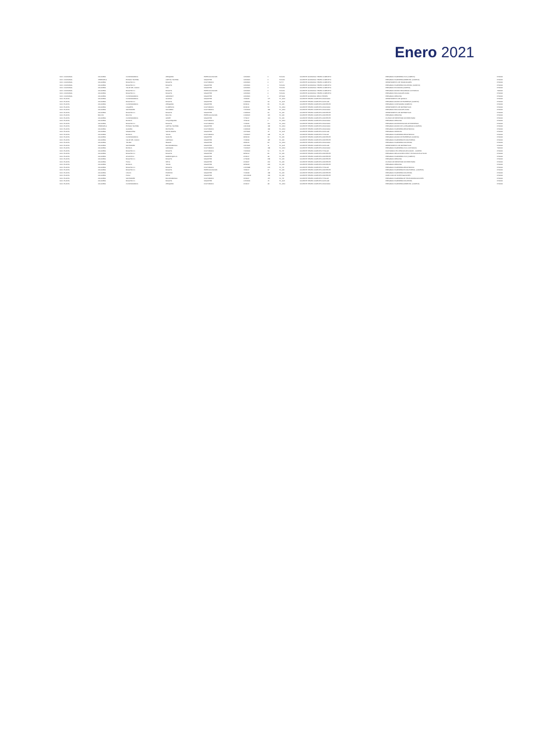Enero 2021
| DOC. OCASIONAL | COLOMBIA | CUNDINAMARCA | ZIPAQUIRA | ESPECIALIZACION | 1/20/2021 | 0 | TC/UAO | DOCENTE OCASIONAL TIEMPO COMPLETO | PREGRADO INGENIERIA CIVIL (CAMPUS) | 6700000 |
| DOC. OCASIONAL | VENEZUELA | ESTADO TACHIRA | CAPITAL TACHIRA | MAGISTER | 1/20/2021 | 0 | TC/UAO | DOCENTE OCASIONAL TIEMPO COMPLETO | PREGRADO INGENIERIA AMBIENTAL (CAMPUS) | 6700000 |
| DOC. OCASIONAL | COLOMBIA | BOGOTA D.C. | BOGOTA | DOCTORADO | 1/20/2021 | 0 | TC/T.T | DOCENTE OCASIONAL TIEMPO COMPLETO | DEPARTAMENTO DE HUMANIDADES | 6700000 |
| DOC. OCASIONAL | COLOMBIA | BOGOTA D.C. | BOGOTA | MAGISTER | 1/20/2021 | 0 | TC/UAO | DOCENTE OCASIONAL TIEMPO COMPLETO | PREGRADO INGENIERIA INDUSTRIAL (CAMPUS) | 6700000 |
| DOC. OCASIONAL | COLOMBIA | VALLE DEL CAUCA | CALI | MAGISTER | 1/20/2021 | 0 | TC/UAO | DOCENTE OCASIONAL TIEMPO COMPLETO | PREGRADO ECONOMIA (CAMPUS) | 6700000 |
| DOC. OCASIONAL | COLOMBIA | BOGOTA D.C. | BOGOTA | ESPECIALIZACION | 1/20/2021 | 0 | TC/UAO | DOCENTE OCASIONAL TIEMPO COMPLETO | PREGRADO ADMON SEGURIDAD A DISTANCIA | 7400000 |
| DOC. OCASIONAL | COLOMBIA | BOGOTA D.C. | BOGOTA | MAGISTER | 1/20/2021 | 0 | TC/UAO | DOCENTE OCASIONAL TIEMPO COMPLETO | PREGRADO BIOLOGIA APLICADA | 6700000 |
| DOC. OCASIONAL | COLOMBIA | CUNDINAMARCA | GIRARDOT | MAGISTER | 1/20/2021 | 0 | MT/UAO | DOCENTE OCASIONAL MEDIO TIEMPO | PREGRADO MEDICINA | 6700000 |
| DOC. PLANTA | COLOMBIA | CUNDINAMARCA | GUASCA | MAGISTER | 7/6/2006 | 177 | TC_ADO | DOCENTE TIEMPO COMPLETO ASOCIADO | DEPARTAMENTO DE QUIMICA | 6700000 |
| DOC. PLANTA | COLOMBIA | BOGOTA D.C. | BOGOTA | MAGISTER | 1/18/2019 | 34 | TC_AUX | DOCENTE TIEMPO COMPLETO AUXILIAR | PREGRADO ADMON DE EMPRESAS (CAMPUS) | 6700000 |
| DOC. PLANTA | COLOMBIA | CUNDINAMARCA | ZIPAQUIRA | MAGISTER | 8/1/2011 | 63 | TC_ASI | DOCENTE TIEMPO COMPLETO ASISTENTE | PREGRADO CONTADURIA (CAMPUS) | 6700000 |
| DOC. PLANTA | COLOMBIA | CAQUETA | FLORENCIA | DOCTORADO | 8/1/2014 | 56 | TC_ASO | DOCENTE TIEMPO COMPLETO ASOCIADO | DEPARTAMENTO DE MATEMATICAS | 6700000 |
| DOC. PLANTA | COLOMBIA | SANTANDER | SOCORRO | DOCTORADO | 7/15/2013 | 190 | TC_ASO | DOCENTE TIEMPO COMPLETO ASOCIADO | PREGRADO BIOLOGIA APLICADA | 6700000 |
| DOC. PLANTA | COLOMBIA | BOGOTA D.C. | BOGOTA | MAGISTER | 1/18/2016 | 60 | TC_ASI | DOCENTE TIEMPO COMPLETO ASISTENTE | DEPARTAMENTO DE MATEMATICAS | 6700000 |
| DOC. PLANTA | BOLIVIA | BOLIVIA | BOLIVIA | ESPECIALIZACION | 1/19/2015 | 115 | TC_ASI | DOCENTE TIEMPO COMPLETO ASISTENTE | PREGRADO MEDICINA | 6700000 |
| DOC. PLANTA | COLOMBIA | CUNDINAMARCA | GRATE | MAGISTER | 7/7/2017 | 114 | TC_ASI | DOCENTE TIEMPO COMPLETO ASISTENTE | DIVISION DE BIENESTAR UNIVERSITARIO | 6700000 |
| DOC. PLANTA | COLOMBIA | BOYACA | CHIQUINQUIRA | DOCTORADO | 7/5/2012 | 2 | TC_ASO | DOCENTE TIEMPO COMPLETO ASOCIADO | PREGRADO MEDICINA | 6700000 |
| DOC. PLANTA | COLOMBIA | BOGOTA D.C. | BOGOTA | DOCTORADO | 7/1/2006 | 211 | TC_ASO | DOCENTE TIEMPO COMPLETO ASOCIADO | PREGRADO ADMINISTRACION DE EMPRESAS | 6700000 |
| DOC. PLANTA | VENEZUELA | ESTADO TACHIRA | CAPITAL TACHIRA | MAGISTER | 1/31/2008 | 196 | TC_ASO | DOCENTE TIEMPO COMPLETO ASOCIADO | PREGRADO ADMON DE LA SEGURIDAD (CAMPUS) | 6700000 |
| DOC. PLANTA | COLOMBIA | GUAJIRA | RIOHACHA | DOCTORADO | 1/18/2006 | 190 | TC_ASO | DOCENTE TIEMPO COMPLETO ASOCIADO | PREGRADO INGENIERIA MECATRONICA | 6700000 |
| DOC. PLANTA | COLOMBIA | MAGDALENA | SANTA MARTA | MAGISTER | 1/27/2020 | 15 | TC_AUX | DOCENTE TIEMPO COMPLETO AUXILIAR | PREGRADO DERECHO | 6700000 |
| DOC. PLANTA | COLOMBIA | BOYACA | TUNJA | DOCTORADO | 7/16/2007 | 126 | TC_TIT | DOCENTE TIEMPO COMPLETO TITULAR | PREGRADO INGENIERIA MECATRONICA | 6700000 |
| DOC. PLANTA | COLOMBIA | CUNDINAMARCA | SOACHA | MAGISTER | 8/6/2013 | 60 | TC_ASI | DOCENTE TIEMPO COMPLETO ASISTENTE | PREGRADO ADMON DE EMPRESAS (CAMPUS) | 6700000 |
| DOC. PLANTA | COLOMBIA | VALLE DEL CAUCA | CARTAGO | MAGISTER | 7/1/2009 | 187 | TC_ASI | DOCENTE TIEMPO COMPLETO ASISTENTE | PREGRADO INGENIERIA EN MULTIMEDIA | 6700000 |
| DOC. PLANTA | COLOMBIA | TOLIMA | IBAGUE | MAGISTER | 2/9/2016 | 84 | TC_ASO | DOCENTE TIEMPO COMPLETO ASOCIADO | PREGRADO INGENIERIA INDUSTRIAL | 6700000 |
| DOC. PLANTA | COLOMBIA | SANTANDER | BUCARAMANGA | MAGISTER | 1/21/2020 | 11 | TC_AUX | DOCENTE TIEMPO COMPLETO AUXILIAR | DEPARTAMENTO DE MATEMATICAS | 6700000 |
| DOC. PLANTA | COLOMBIA | BOYACA | GARAGOA | DOCTORADO | 7/16/2007 | 199 | TC_ASO | DOCENTE TIEMPO COMPLETO ASOCIADO | PREGRADO INGENIERIA CIVIL A DISTANCIA | 7400000 |
| DOC. PLANTA | COLOMBIA | BOGOTA D.C. | BOGOTA | DOCTORADO | 7/16/2016 | 50 | TC_TIT | DOCENTE TIEMPO COMPLETO TITULAR | DOCTORADO EN CIENCIAS APLICADAS - CAMPUS | 6700000 |
| DOC. PLANTA | COLOMBIA | BOGOTA D.C. | BOGOTA | MAGISTER | 8/2/2010 | 80 | TC_ASI | DOCENTE TIEMPO COMPLETO ASISTENTE | PREGRADO RELACIONES INTER Y ESTUDIOS POLITICOS | 6700000 |
| DOC. PLANTA | COLOMBIA | ATLANTICO | BARRANQUILLA | MAGISTER | 2/1/2017 | 48 | TC_ASI | DOCENTE TIEMPO COMPLETO ASISTENTE | PREGRADO INGENIERIA CIVIL (CAMPUS) | 6700000 |
| DOC. PLANTA | COLOMBIA | BOGOTA D.C. | BOGOTA | MAGISTER | 1/7/2008 | 233 | TC_ASI | DOCENTE TIEMPO COMPLETO ASISTENTE | PREGRADO MEDICINA | 6700000 |
| DOC. PLANTA | COLOMBIA | HUILA | NEIVA | MAGISTER | 2/1/2007 | 212 | TC_ASI | DOCENTE TIEMPO COMPLETO ASISTENTE | DIVISION DE BIENESTAR UNIVERSITARIO | 6700000 |
| DOC. PLANTA | COLOMBIA | BOYACA | TUNJA | MAGISTER | 9/2/2003 | 213 | TC_ASI | DOCENTE TIEMPO COMPLETO ASISTENTE | PREGRADO MEDICINA | 6700000 |
| DOC. PLANTA | COLOMBIA | BOGOTA D.C. | BOGOTA | DOCTORADO | 1/16/1998 | 274 | TC_TIT | DOCENTE TIEMPO COMPLETO TITULAR | PREGRADO INGENIERIA MECATRONICA | 6700000 |
| DOC. PLANTA | COLOMBIA | BOGOTA D.C. | BOGOTA | ESPECIALIZACION | 7/6/2017 | 47 | TC_ASI | DOCENTE TIEMPO COMPLETO ASISTENTE | PREGRADO INGENIERIA EN MULTIMEDIA - (CAMPUS) | 6700000 |
| DOC. PLANTA | COLOMBIA | CAUCA | POPAYAN | MAGISTER | 7/1/2008 | 168 | TC_ASI | DOCENTE TIEMPO COMPLETO ASISTENTE | PREGRADO INGENIERIA INDUSTRIAL | 6700000 |
| DOC. PLANTA | COLOMBIA | HUILA | NEIVA | MAGISTER | 10/11/2008 | 162 | TC_ASI | DOCENTE TIEMPO COMPLETO ASISTENTE | DIRECCION DE INVESTIGACIONES | 6700000 |
| DOC. PLANTA | COLOMBIA | SANTANDER | BUCARAMANGA | DOCTORADO | 3/1/2007 | 157 | TC_TIT | DOCENTE TIEMPO COMPLETO TITULAR | PREGRADO INGENIERIA DE TELECOMUNICACIONES | 6700000 |
| DOC. PLANTA | COLOMBIA | BOGOTA D.C. | BOGOTA | MAGISTER | 1/15/2019 | 15 | TC_AUX | DOCENTE TIEMPO COMPLETO AUXILIAR | PREGRADO INGENIERIA INDUSTRIAL | 6700000 |
| DOC. PLANTA | COLOMBIA | CUNDINAMARCA | ZIPAQUIRA | DOCTORADO | 2/1/2017 | 48 | TC_ASO | DOCENTE TIEMPO COMPLETO ASOCIADO | PREGRADO INGENIERIA AMBIENTAL (CAMPUS) | 6700000 |